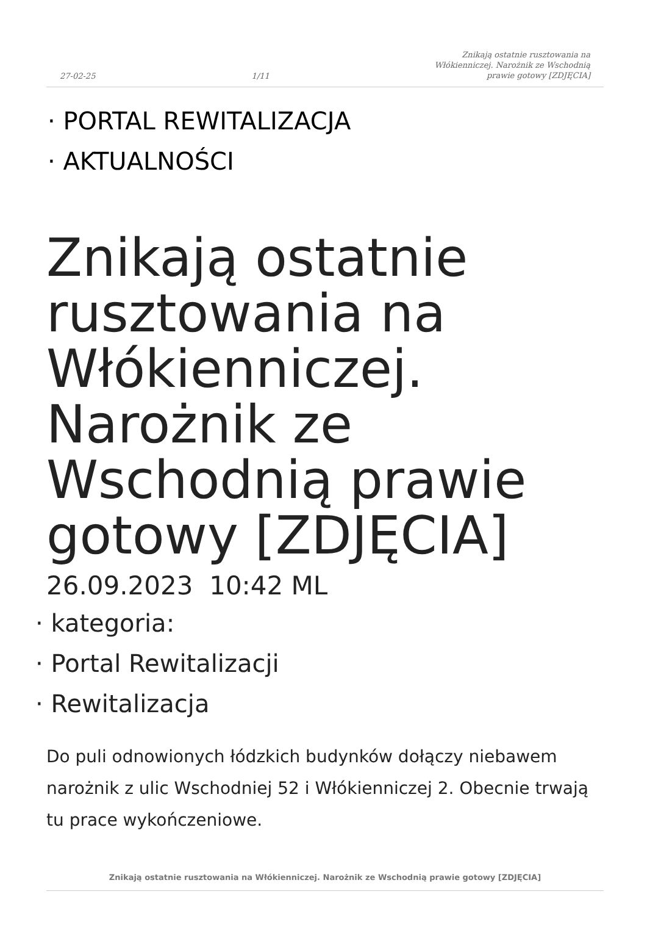27-02-25 1/11 Znikają ostatnie rusztowania na Włókienniczej. Narożnik ze Wschodnią prawie gotowy [ZDJĘCIA]
· PORTAL REWITALIZACJA
· AKTUALNOŚCI
Znikają ostatnie rusztowania na Włókienniczej. Narożnik ze Wschodnią prawie gotowy [ZDJĘCIA]
26.09.2023 10:42 ML
· kategoria:
· Portal Rewitalizacji
· Rewitalizacja
Do puli odnowionych łódzkich budynków dołączy niebawem narożnik z ulic Wschodniej 52 i Włókienniczej 2. Obecnie trwają tu prace wykończeniowe.
Znikają ostatnie rusztowania na Włókienniczej. Narożnik ze Wschodnią prawie gotowy [ZDJĘCIA]